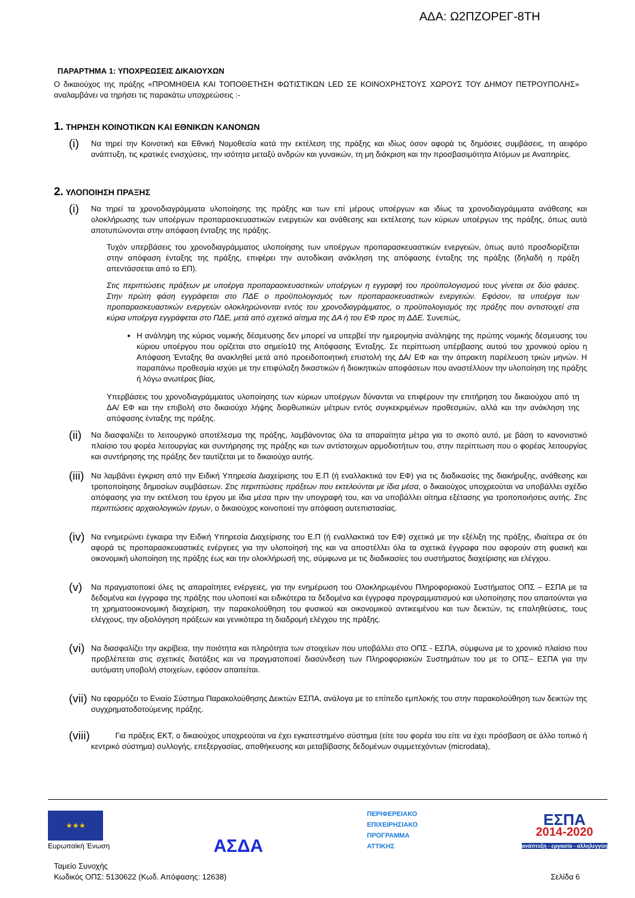ΑΔΑ: Ω2ΠΖΟΡΕΓ-8ΤΗ
ΠΑΡΑΡΤΗΜΑ 1: ΥΠΟΧΡΕΩΣΕΙΣ ΔΙΚΑΙΟΥΧΩΝ
Ο δικαιούχος της πράξης «ΠΡΟΜΗΘΕΙΑ ΚΑΙ ΤΟΠΟΘΕΤΗΣΗ ΦΩΤΙΣΤΙΚΩΝ LED ΣΕ ΚΟΙΝΟΧΡΗΣΤΟΥΣ ΧΩΡΟΥΣ ΤΟΥ ΔΗΜΟΥ ΠΕΤΡΟΥΠΟΛΗΣ» αναλαμβάνει να τηρήσει τις παρακάτω υποχρεώσεις :-
1. ΤΗΡΗΣΗ ΚΟΙΝΟΤΙΚΩΝ ΚΑΙ ΕΘΝΙΚΩΝ ΚΑΝΟΝΩΝ
(i)
Να τηρεί την Κοινοτική και Εθνική Νομοθεσία κατά την εκτέλεση της πράξης και ιδίως όσον αφορά τις δημόσιες συμβάσεις, τη αειφόρο ανάπτυξη, τις κρατικές ενισχύσεις, την ισότητα μεταξύ ανδρών και γυναικών, τη μη διάκριση και την προσβασιμότητα Ατόμων με Αναπηρίες.
2. ΥΛΟΠΟΙΗΣΗ ΠΡΑΞΗΣ
(i)
Να τηρεί τα χρονοδιαγράμματα υλοποίησης της πράξης και των επί μέρους υποέργων και ιδίως τα χρονοδιαγράμματα ανάθεσης και ολοκλήρωσης των υποέργων προπαρασκευαστικών ενεργειών και ανάθεσης και εκτέλεσης των κύριων υποέργων της πράξης, όπως αυτά αποτυπώνονται στην απόφαση ένταξης της πράξης.
Τυχόν υπερβάσεις του χρονοδιαγράμματος υλοποίησης των υποέργων προπαρασκευαστικών ενεργειών, όπως αυτό προσδιορίζεται στην απόφαση ένταξης της πράξης, επιφέρει την αυτοδίκαιη ανάκληση της απόφασης ένταξης της πράξης (δηλαδή η πράξη απεντάσσεται από το ΕΠ).
Στις περιπτώσεις πράξεων με υποέργα προπαρασκευαστικών υποέργων η εγγραφή του προϋπολογισμού τους γίνεται σε δύο φάσεις. Στην πρώτη φάση εγγράφεται στο ΠΔΕ ο προϋπολογισμός των προπαρασκευαστικών ενεργειών. Εφόσον, τα υποέργα των προπαρασκευαστικών ενεργειών ολοκληρώνονται εντός του χρονοδιαγράμματος, ο προϋπολογισμός της πράξης που αντιστοιχεί στα κύρια υποέργα εγγράφεται στο ΠΔΕ, μετά από σχετικό αίτημα της ΔΑ ή του ΕΦ προς τη ΔΔΕ. Συνεπώς,
Η ανάληψη της κύριας νομικής δέσμευσης δεν μπορεί να υπερβεί την ημερομηνία ανάληψης της πρώτης νομικής δέσμευσης του κύριου υποέργου που ορίζεται στο σημείο10 της Απόφασης Ένταξης. Σε περίπτωση υπέρβασης αυτού του χρονικού ορίου η Απόφαση Ένταξης θα ανακληθεί μετά από προειδοποιητική επιστολή της ΔΑ/ ΕΦ και την άπρακτη παρέλευση τριών μηνών. Η παραπάνω προθεσμία ισχύει με την επιφύλαξη δικαστικών ή διοικητικών αποφάσεων που αναστέλλουν την υλοποίηση της πράξης ή λόγω ανωτέρας βίας.
Υπερβάσεις του χρονοδιαγράμματος υλοποίησης των κύριων υποέργων δύνανται να επιφέρουν την επιτήρηση του δικαιούχου από τη ΔΑ/ ΕΦ και την επιβολή στο δικαιούχο λήψης διορθωτικών μέτρων εντός συγκεκριμένων προθεσμιών, αλλά και την ανάκληση της απόφασης ένταξης της πράξης.
(ii)
Να διασφαλίζει το λειτουργικό αποτέλεσμα της πράξης, λαμβάνοντας όλα τα απαραίτητα μέτρα για το σκοπό αυτό, με βάση το κανονιστικό πλαίσιο του φορέα λειτουργίας και συντήρησης της πράξης και των αντίστοιχων αρμοδιοτήτων του, στην περίπτωση που ο φορέας λειτουργίας και συντήρησης της πράξης δεν ταυτίζεται με το δικαιούχο αυτής.
(iii)
Να λαμβάνει έγκριση από την Ειδική Υπηρεσία Διαχείρισης του Ε.Π (ή εναλλακτικά τον ΕΦ) για τις διαδικασίες της διακήρυξης, ανάθεσης και τροποποίησης δημοσίων συμβάσεων. Στις περιπτώσεις πράξεων που εκτελούνται με ίδια μέσα, ο δικαιούχος υποχρεούται να υποβάλλει σχέδιο απόφασης για την εκτέλεση του έργου με ίδια μέσα πριν την υπογραφή του, και να υποβάλλει αίτημα εξέτασης για τροποποιήσεις αυτής. Στις περιπτώσεις αρχαιολογικών έργων, ο δικαιούχος κοινοποιεί την απόφαση αυτεπιστασίας.
(iv)
Να ενημερώνει έγκαιρα την Ειδική Υπηρεσία Διαχείρισης του Ε.Π (ή εναλλακτικά τον ΕΦ) σχετικά με την εξέλιξη της πράξης, ιδιαίτερα σε ότι αφορά τις προπαρασκευαστικές ενέργειες για την υλοποίησή της και να αποστέλλει όλα τα σχετικά έγγραφα που αφορούν στη φυσική και οικονομική υλοποίηση της πράξης έως και την ολοκλήρωσή της, σύμφωνα με τις διαδικασίες του συστήματος διαχείρισης και ελέγχου.
(v)
Να πραγματοποιεί όλες τις απαραίτητες ενέργειες, για την ενημέρωση του Ολοκληρωμένου Πληροφοριακού Συστήματος ΟΠΣ – ΕΣΠΑ με τα δεδομένα και έγγραφα της πράξης που υλοποιεί και ειδικότερα τα δεδομένα και έγγραφα προγραμματισμού και υλοποίησης που απαιτούνται για τη χρηματοοικονομική διαχείριση, την παρακολούθηση του φυσικού και οικονομικού αντικειμένου και των δεικτών, τις επαληθεύσεις, τους ελέγχους, την αξιολόγηση πράξεων και γενικότερα τη διαδρομή ελέγχου της πράξης.
(vi)
Να διασφαλίζει την ακρίβεια, την ποιότητα και πληρότητα των στοιχείων που υποβάλλει στο ΟΠΣ - ΕΣΠΑ, σύμφωνα με το χρονικό πλαίσιο που προβλέπεται στις σχετικές διατάξεις και να πραγματοποιεί διασύνδεση των Πληροφοριακών Συστημάτων του με το ΟΠΣ– ΕΣΠΑ για την αυτόματη υποβολή στοιχείων, εφόσον απαιτείται.
(vii)
Να εφαρμόζει το Ενιαίο Σύστημα Παρακολούθησης Δεικτών ΕΣΠΑ, ανάλογα με το επίπεδο εμπλοκής του στην παρακολούθηση των δεικτών της συγχρηματοδοτούμενης πράξης.
(viii)
Για πράξεις ΕΚΤ, ο δικαιούχος υποχρεούται να έχει εγκατεστημένο σύστημα (είτε του φορέα του είτε να έχει πρόσβαση σε άλλο τοπικό ή κεντρικό σύστημα) συλλογής, επεξεργασίας, αποθήκευσης και μεταβίβασης δεδομένων συμμετεχόντων (microdata),
★★★
Ευρωπαϊκή Ένωση
ΑΣΔΑ
ΠΕΡΙΦΕΡΕΙΑΚΟ
ΕΠΙΧΕΙΡΗΣΙΑΚΟ
ΠΡΟΓΡΑΜΜΑ
ΑΤΤΙΚΗΣ
ΕΣΠΑ
2014-2020
ανάπτυξη - εργασία - αλληλεγγύη
Ταμείο Συνοχής
Κωδικός ΟΠΣ: 5130622 (Κωδ. Απόφασης: 12638)
Σελίδα 6